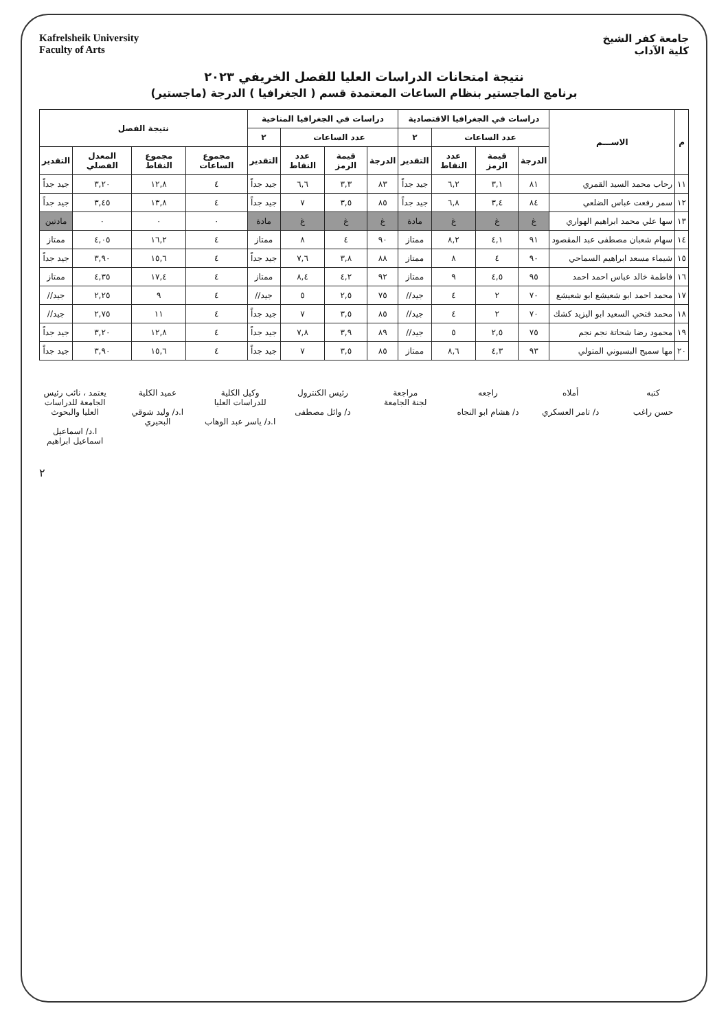جامعة كفر الشيخ
كلية الآداب
Kafrelsheik University
Faculty of Arts
نتيجة امتحانات الدراسات العليا للفصل الخريفي ٢٠٢٣
برنامج الماجستير بنظام الساعات المعتمدة قسم ( الجغرافيا ) الدرجة (ماجستير)
| م | الاســـم | دراسات في الجغرافيا الاقتصادية | | | | دراسات في الجغرافيا المناخية | | | | نتيجة الفصل | | | |
| --- | --- | --- | --- | --- | --- | --- | --- | --- | --- | --- | --- | --- | --- |
| | | عدد الساعات | | | ٢ | عدد الساعات | | | ٢ | | | | |
| | | الدرجة | قيمة الرمز | عدد النقاط | التقدير | الدرجة | قيمة الرمز | عدد النقاط | التقدير | مجموع الساعات | مجموع النقاط | المعدل الفصلي | التقدير |
| ١١ | رحاب محمد السيد القمري | ٨١ | ٣,١ | ٦,٢ | جيد جداً | ٨٣ | ٣,٣ | ٦,٦ | جيد جداً | ٤ | ١٢,٨ | ٣,٢٠ | جيد جداً |
| ١٢ | سمر رفعت عباس الضلعي | ٨٤ | ٣,٤ | ٦,٨ | جيد جداً | ٨٥ | ٣,٥ | ٧ | جيد جداً | ٤ | ١٣,٨ | ٣,٤٥ | جيد جداً |
| ١٣ | سها علي محمد ابراهيم الهواري | غ | غ | غ | مادة | غ | غ | غ | مادة | ٠ | ٠ | ٠ | مادتين |
| ١٤ | سهام شعبان مصطفى عبد المقصود | ٩١ | ٤,١ | ٨,٢ | ممتاز | ٩٠ | ٤ | ٨ | ممتاز | ٤ | ١٦,٢ | ٤,٠٥ | ممتاز |
| ١٥ | شيماء مسعد ابراهيم السماحي | ٩٠ | ٤ | ٨ | ممتاز | ٨٨ | ٣,٨ | ٧,٦ | جيد جداً | ٤ | ١٥,٦ | ٣,٩٠ | جيد جداً |
| ١٦ | فاطمة خالد عباس احمد احمد | ٩٥ | ٤,٥ | ٩ | ممتاز | ٩٢ | ٤,٢ | ٨,٤ | ممتاز | ٤ | ١٧,٤ | ٤,٣٥ | ممتاز |
| ١٧ | محمد احمد ابو شعيشع ابو شعيشع | ٧٠ | ٢ | ٤ | جيد// | ٧٥ | ٢,٥ | ٥ | جيد// | ٤ | ٩ | ٢,٢٥ | جيد// |
| ١٨ | محمد فتحي السعيد ابو اليزيد كشك | ٧٠ | ٢ | ٤ | جيد// | ٨٥ | ٣,٥ | ٧ | جيد جداً | ٤ | ١١ | ٢,٧٥ | جيد// |
| ١٩ | محمود رضا شحاتة نجم نجم | ٧٥ | ٢,٥ | ٥ | جيد// | ٨٩ | ٣,٩ | ٧,٨ | جيد جداً | ٤ | ١٢,٨ | ٣,٢٠ | جيد جداً |
| ٢٠ | مها سميح البسيوني المتولي | ٩٣ | ٤,٣ | ٨,٦ | ممتاز | ٨٥ | ٣,٥ | ٧ | جيد جداً | ٤ | ١٥,٦ | ٣,٩٠ | جيد جداً |
كتبه
حسن راغب
أملاه
د/ تامر العسكري
راجعه
د/ هشام ابو النجاه
مراجعة
لجنة الجامعة
رئيس الكنترول
د/ وائل مصطفى
وكيل الكلية للدراسات العليا
ا.د/ ياسر عبد الوهاب
عميد الكلية
ا.د/ وليد شوقي البحيري
يعتمد ، نائب رئيس الجامعة للدراسات العليا والبحوث
ا.د/ اسماعيل اسماعيل ابراهيم
٢